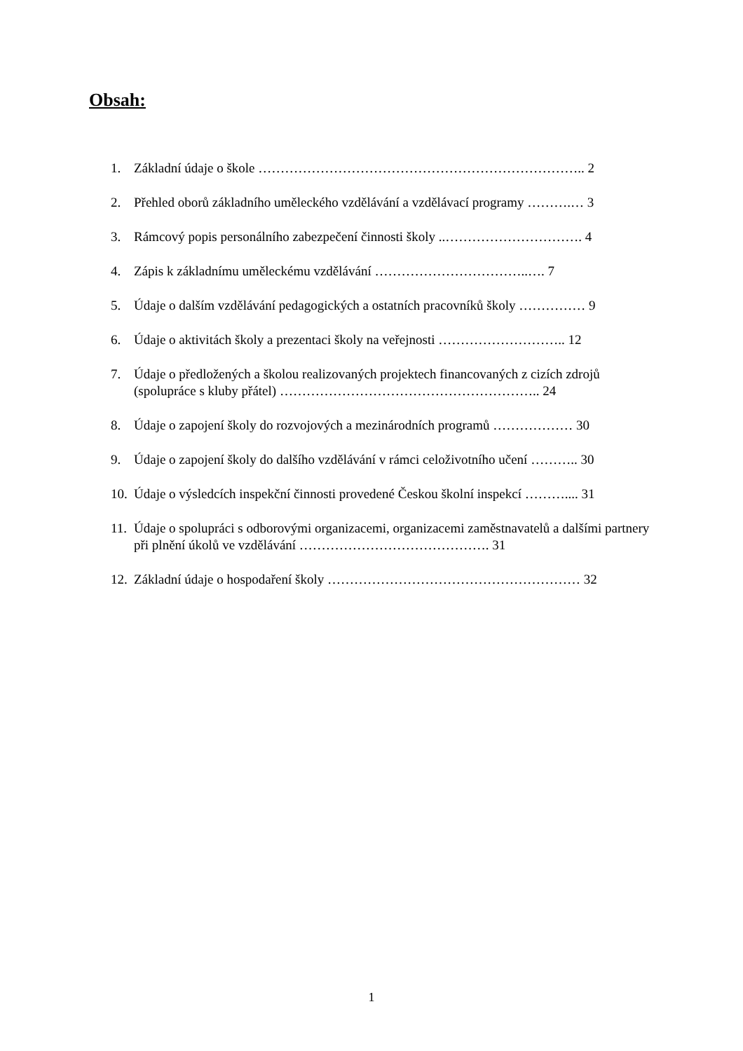Obsah:
1. Základní údaje o škole ……………………………………………………………….. 2
2. Přehled oborů základního uměleckého vzdělávání a vzdělávací programy ……….… 3
3. Rámcový popis personálního zabezpečení činnosti školy ..…………………………. 4
4. Zápis k základnímu uměleckému vzdělávání ……………………………..…. 7
5. Údaje o dalším vzdělávání pedagogických a ostatních pracovníků školy …………… 9
6. Údaje o aktivitách školy a prezentaci školy na veřejnosti ……………………….. 12
7. Údaje o předložených a školou realizovaných projektech financovaných z cizích zdrojů (spolupráce s kluby přátel) ………………………………………………….. 24
8. Údaje o zapojení školy do rozvojových a mezinárodních programů ……………… 30
9. Údaje o zapojení školy do dalšího vzdělávání v rámci celoživotního učení ……….. 30
10. Údaje o výsledcích inspekční činnosti provedené Českou školní inspekcí ……….... 31
11. Údaje o spolupráci s odborovými organizacemi, organizacemi zaměstnavatelů a dalšími partnery při plnění úkolů ve vzdělávání ……………………………………. 31
12. Základní údaje o hospodaření školy ………………………………………………… 32
1